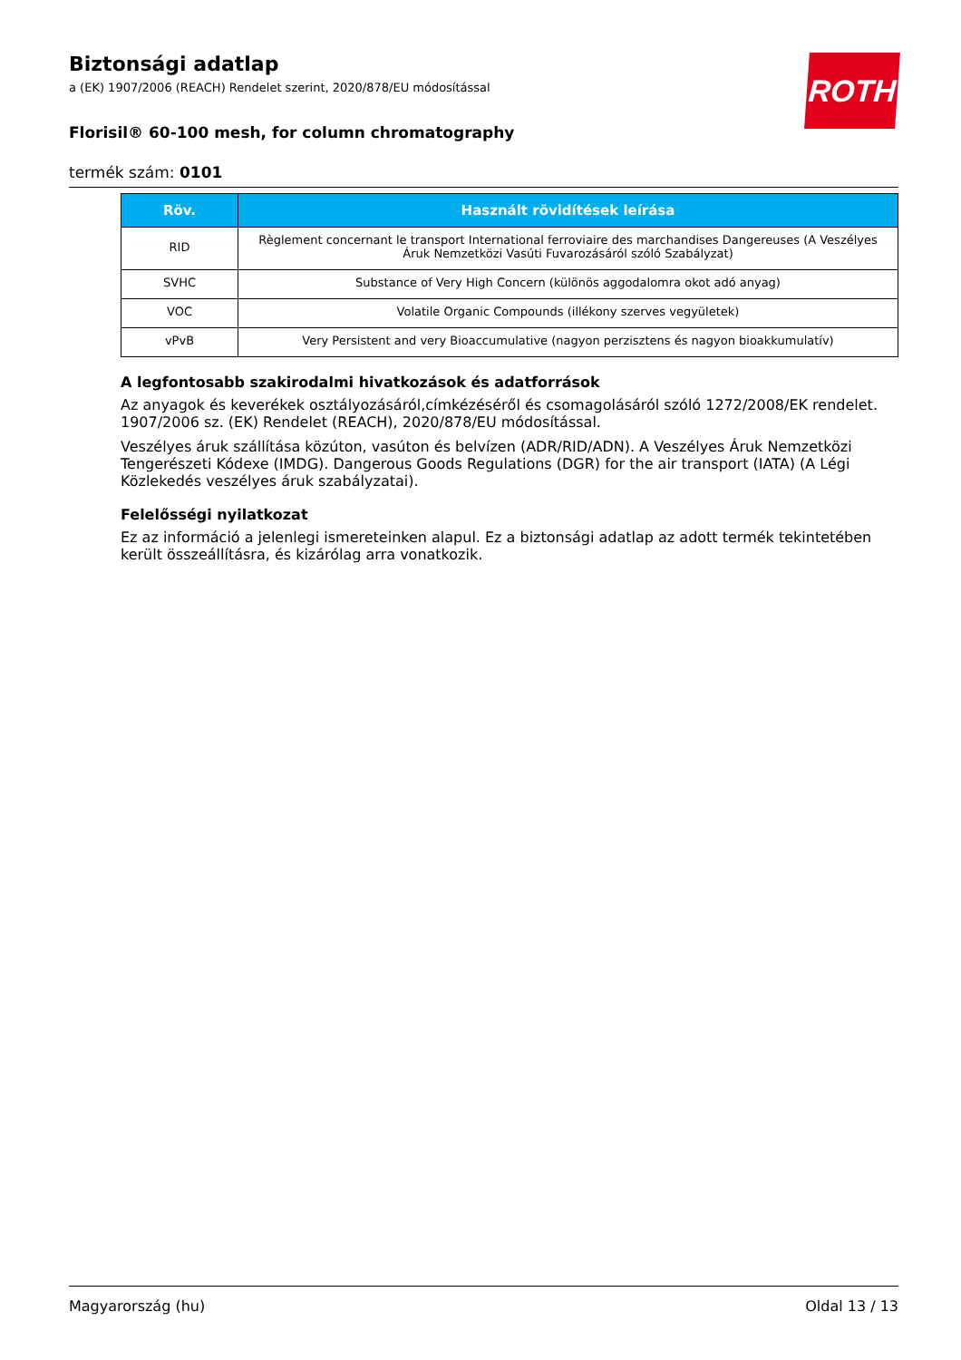ROTH
Biztonsági adatlap
a (EK) 1907/2006 (REACH) Rendelet szerint, 2020/878/EU módosítással
Florisil® 60-100 mesh, for column chromatography
termék szám: 0101
| Röv. | Használt rövidítések leírása |
| --- | --- |
| RID | Règlement concernant le transport International ferroviaire des marchandises Dangereuses (A Veszélyes Áruk Nemzetközi Vasúti Fuvarozásáról szóló Szabályzat) |
| SVHC | Substance of Very High Concern (különös aggodalomra okot adó anyag) |
| VOC | Volatile Organic Compounds (illékony szerves vegyületek) |
| vPvB | Very Persistent and very Bioaccumulative (nagyon perzisztens és nagyon bioakkumulatív) |
A legfontosabb szakirodalmi hivatkozások és adatforrások
Az anyagok és keverékek osztályozásáról,címkézéséről és csomagolásáról szóló 1272/2008/EK rendelet. 1907/2006 sz. (EK) Rendelet (REACH), 2020/878/EU módosítással.
Veszélyes áruk szállítása közúton, vasúton és belvízen (ADR/RID/ADN). A Veszélyes Áruk Nemzetközi Tengerészeti Kódexe (IMDG). Dangerous Goods Regulations (DGR) for the air transport (IATA) (A Légi Közlekedés veszélyes áruk szabályzatai).
Felelősségi nyilatkozat
Ez az információ a jelenlegi ismereteinken alapul. Ez a biztonsági adatlap az adott termék tekintetében került összeállításra, és kizárólag arra vonatkozik.
Magyarország (hu) Oldal 13 / 13